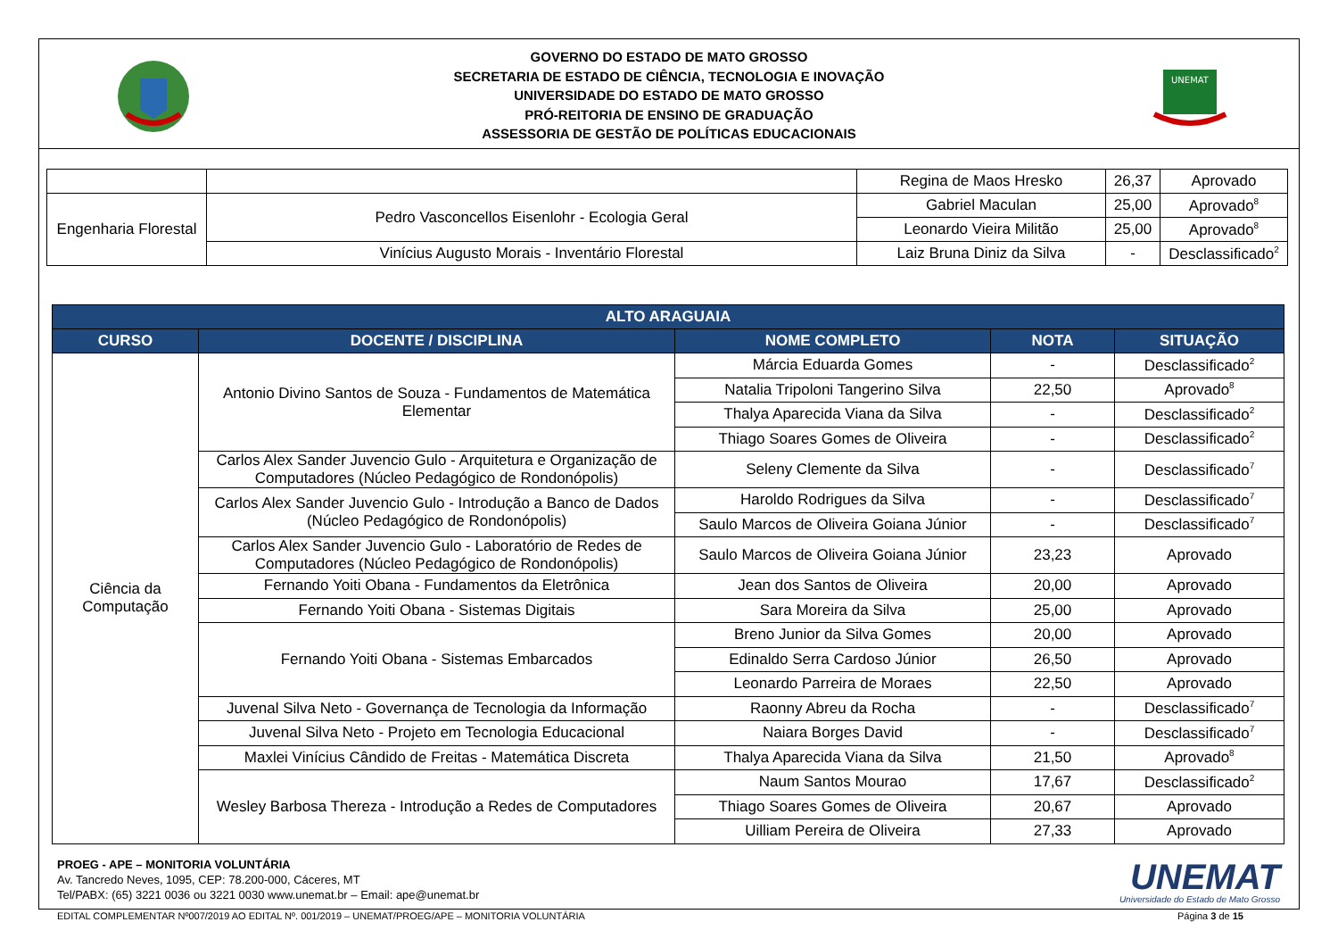GOVERNO DO ESTADO DE MATO GROSSO
SECRETARIA DE ESTADO DE CIÊNCIA, TECNOLOGIA E INOVAÇÃO
UNIVERSIDADE DO ESTADO DE MATO GROSSO
PRÓ-REITORIA DE ENSINO DE GRADUAÇÃO
ASSESSORIA DE GESTÃO DE POLÍTICAS EDUCACIONAIS
UNEMAT
| | | Regina de Maos Hresko | 26,37 | Aprovado |
| Engenharia Florestal | Pedro Vasconcellos Eisenlohr - Ecologia Geral | Gabriel Maculan | 25,00 | Aprovado<sup>8</sup> |
| | | Leonardo Vieira Militão | 25,00 | Aprovado<sup>8</sup> |
| | Vinícius Augusto Morais - Inventário Florestal | Laiz Bruna Diniz da Silva | - | Desclassificado<sup>2</sup> |
| ALTO ARAGUAIA | | | | |
| --- | --- | --- | --- | --- |
| CURSO | DOCENTE / DISCIPLINA | NOME COMPLETO | NOTA | SITUAÇÃO |
| Ciência da Computação | Antonio Divino Santos de Souza - Fundamentos de Matemática Elementar | Márcia Eduarda Gomes | - | Desclassificado<sup>2</sup> |
| | | Natalia Tripoloni Tangerino Silva | 22,50 | Aprovado<sup>8</sup> |
| | | Thalya Aparecida Viana da Silva | - | Desclassificado<sup>2</sup> |
| | | Thiago Soares Gomes de Oliveira | - | Desclassificado<sup>2</sup> |
| | Carlos Alex Sander Juvencio Gulo - Arquitetura e Organização de Computadores (Núcleo Pedagógico de Rondonópolis) | Seleny Clemente da Silva | - | Desclassificado<sup>7</sup> |
| | Carlos Alex Sander Juvencio Gulo - Introdução a Banco de Dados (Núcleo Pedagógico de Rondonópolis) | Haroldo Rodrigues da Silva | - | Desclassificado<sup>7</sup> |
| | | Saulo Marcos de Oliveira Goiana Júnior | - | Desclassificado<sup>7</sup> |
| | Carlos Alex Sander Juvencio Gulo - Laboratório de Redes de Computadores (Núcleo Pedagógico de Rondonópolis) | Saulo Marcos de Oliveira Goiana Júnior | 23,23 | Aprovado |
| | Fernando Yoiti Obana - Fundamentos da Eletrônica | Jean dos Santos de Oliveira | 20,00 | Aprovado |
| | Fernando Yoiti Obana - Sistemas Digitais | Sara Moreira da Silva | 25,00 | Aprovado |
| | Fernando Yoiti Obana - Sistemas Embarcados | Breno Junior da Silva Gomes | 20,00 | Aprovado |
| | | Edinaldo Serra Cardoso Júnior | 26,50 | Aprovado |
| | | Leonardo Parreira de Moraes | 22,50 | Aprovado |
| | Juvenal Silva Neto - Governança de Tecnologia da Informação | Raonny Abreu da Rocha | - | Desclassificado<sup>7</sup> |
| | Juvenal Silva Neto - Projeto em Tecnologia Educacional | Naiara Borges David | - | Desclassificado<sup>7</sup> |
| | Maxlei Vinícius Cândido de Freitas - Matemática Discreta | Thalya Aparecida Viana da Silva | 21,50 | Aprovado<sup>8</sup> |
| | Wesley Barbosa Thereza - Introdução a Redes de Computadores | Naum Santos Mourao | 17,67 | Desclassificado<sup>2</sup> |
| | | Thiago Soares Gomes de Oliveira | 20,67 | Aprovado |
| | | Uilliam Pereira de Oliveira | 27,33 | Aprovado |
PROEG - APE – MONITORIA VOLUNTÁRIA
Av. Tancredo Neves, 1095, CEP: 78.200-000, Cáceres, MT
Tel/PABX: (65) 3221 0036 ou 3221 0030 www.unemat.br – Email: ape@unemat.br
UNEMAT
Universidade do Estado de Mato Grosso
EDITAL COMPLEMENTAR Nº007/2019 AO EDITAL Nº. 001/2019 – UNEMAT/PROEG/APE – MONITORIA VOLUNTÁRIA Página 3 de 15